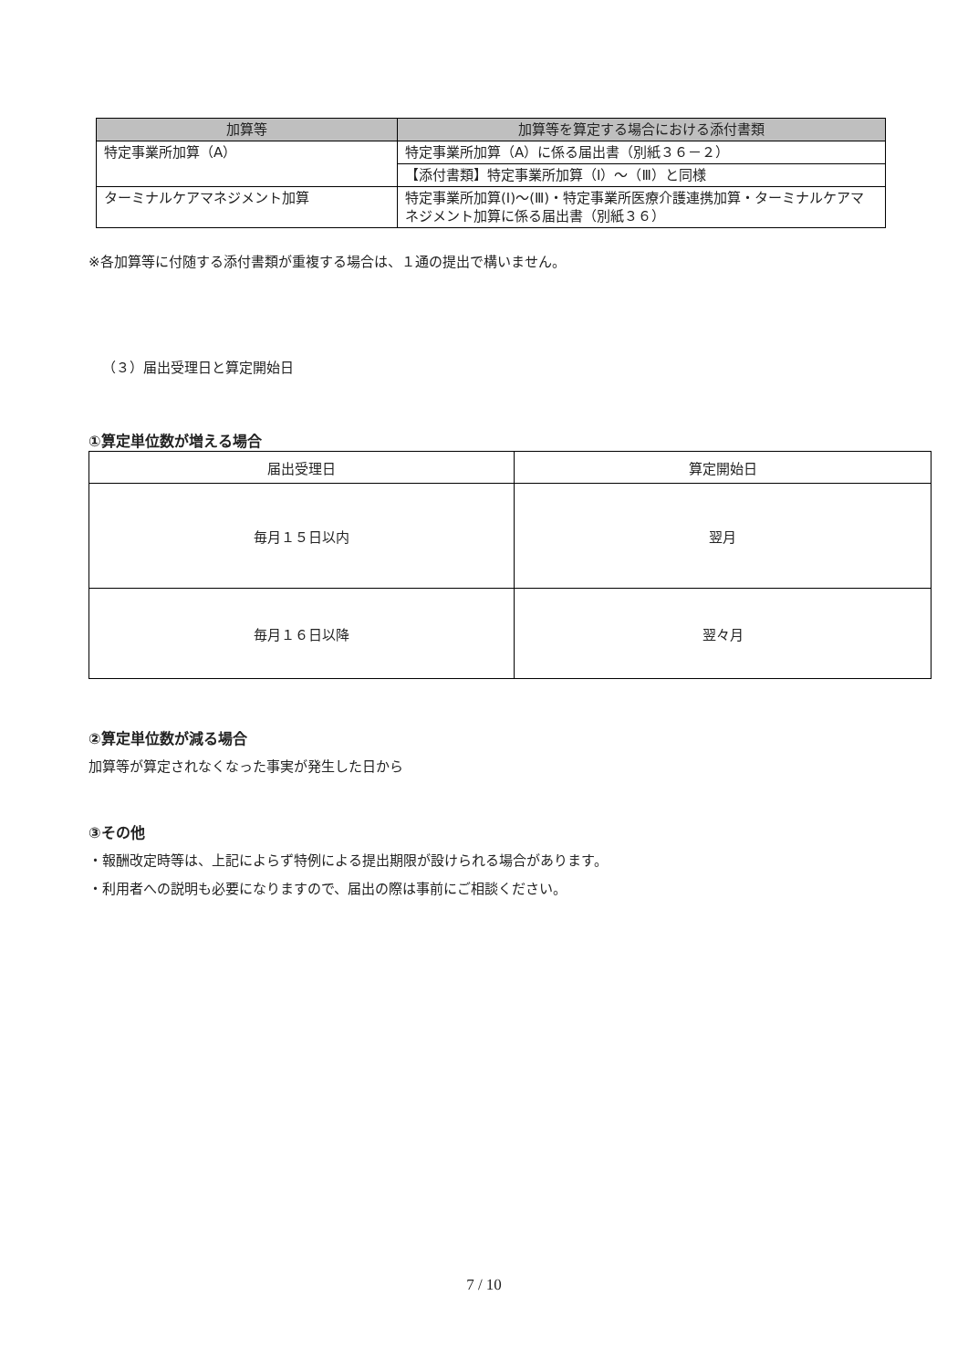| 加算等 | 加算等を算定する場合における添付書類 |
| --- | --- |
| 特定事業所加算（A） | 特定事業所加算（A）に係る届出書（別紙３６－２） |
| | 【添付書類】特定事業所加算（Ⅰ）～（Ⅲ）と同様 |
| ターミナルケアマネジメント加算 | 特定事業所加算(Ⅰ)～(Ⅲ)・特定事業所医療介護連携加算・ターミナルケアマネジメント加算に係る届出書（別紙３６） |
※各加算等に付随する添付書類が重複する場合は、１通の提出で構いません。
（３）届出受理日と算定開始日
①算定単位数が増える場合
| 届出受理日 | 算定開始日 |
| 毎月１５日以内 | 翌月 |
| 毎月１６日以降 | 翌々月 |
②算定単位数が減る場合
加算等が算定されなくなった事実が発生した日から
③その他
・報酬改定時等は、上記によらず特例による提出期限が設けられる場合があります。
・利用者への説明も必要になりますので、届出の際は事前にご相談ください。
7 / 10